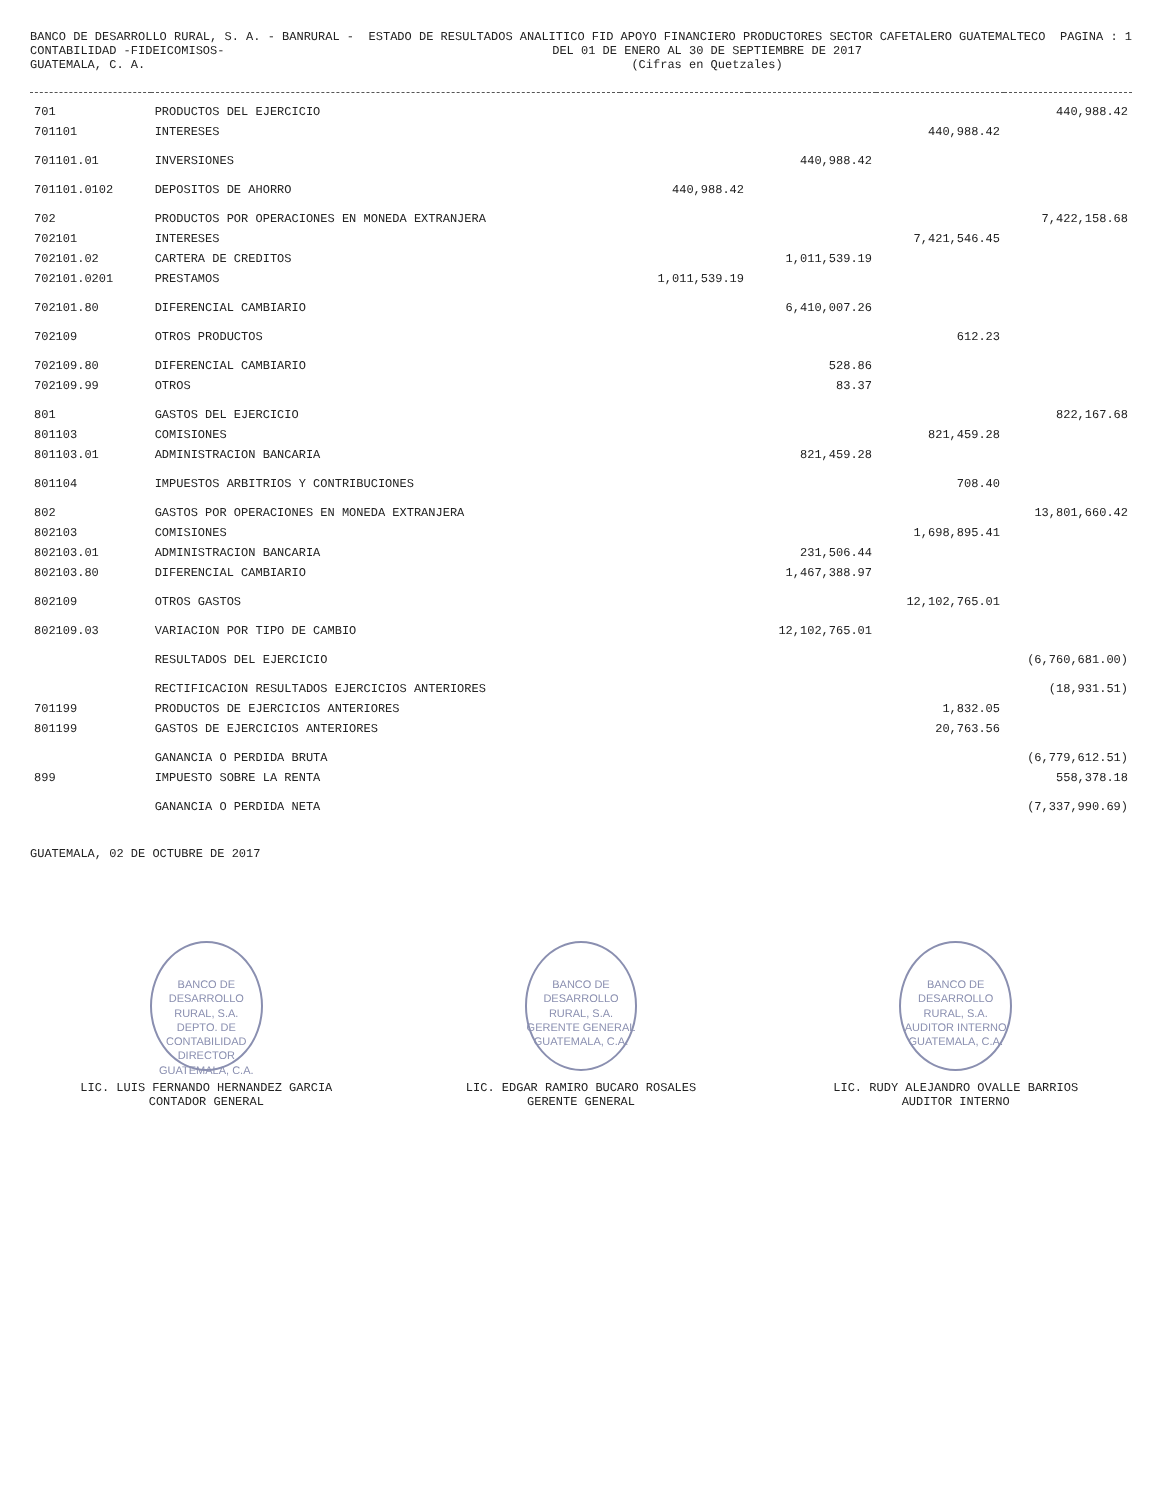BANCO DE DESARROLLO RURAL, S. A. - BANRURAL -
CONTABILIDAD -FIDEICOMISOS-
GUATEMALA, C. A.
ESTADO DE RESULTADOS ANALITICO FID APOYO FINANCIERO PRODUCTORES SECTOR CAFETALERO GUATEMALTECO
DEL 01 DE ENERO AL 30 DE SEPTIEMBRE DE 2017
(Cifras en Quetzales)
PAGINA : 1
| 701 | PRODUCTOS DEL EJERCICIO | | | | 440,988.42 |
| 701101 | INTERESES | | | 440,988.42 | |
| 701101.01 | INVERSIONES | | 440,988.42 | | |
| 701101.0102 | DEPOSITOS DE AHORRO | 440,988.42 | | | |
| 702 | PRODUCTOS POR OPERACIONES EN MONEDA EXTRANJERA | | | | 7,422,158.68 |
| 702101 | INTERESES | | | 7,421,546.45 | |
| 702101.02 | CARTERA DE CREDITOS | | 1,011,539.19 | | |
| 702101.0201 | PRESTAMOS | 1,011,539.19 | | | |
| 702101.80 | DIFERENCIAL CAMBIARIO | | 6,410,007.26 | | |
| 702109 | OTROS PRODUCTOS | | | 612.23 | |
| 702109.80 | DIFERENCIAL CAMBIARIO | | 528.86 | | |
| 702109.99 | OTROS | | 83.37 | | |
| 801 | GASTOS DEL EJERCICIO | | | | 822,167.68 |
| 801103 | COMISIONES | | | 821,459.28 | |
| 801103.01 | ADMINISTRACION BANCARIA | | 821,459.28 | | |
| 801104 | IMPUESTOS ARBITRIOS Y CONTRIBUCIONES | | | 708.40 | |
| 802 | GASTOS POR OPERACIONES EN MONEDA EXTRANJERA | | | | 13,801,660.42 |
| 802103 | COMISIONES | | | 1,698,895.41 | |
| 802103.01 | ADMINISTRACION BANCARIA | | 231,506.44 | | |
| 802103.80 | DIFERENCIAL CAMBIARIO | | 1,467,388.97 | | |
| 802109 | OTROS GASTOS | | | 12,102,765.01 | |
| 802109.03 | VARIACION POR TIPO DE CAMBIO | | 12,102,765.01 | | |
| | RESULTADOS DEL EJERCICIO | | | | (6,760,681.00) |
| | RECTIFICACION RESULTADOS EJERCICIOS ANTERIORES | | | | (18,931.51) |
| 701199 | PRODUCTOS DE EJERCICIOS ANTERIORES | | | 1,832.05 | |
| 801199 | GASTOS DE EJERCICIOS ANTERIORES | | | 20,763.56 | |
| | GANANCIA O PERDIDA BRUTA | | | | (6,779,612.51) |
| 899 | IMPUESTO SOBRE LA RENTA | | | | 558,378.18 |
| | GANANCIA O PERDIDA NETA | | | | (7,337,990.69) |
GUATEMALA, 02 DE OCTUBRE DE 2017
BANCO DE DESARROLLO RURAL, S.A.
DEPTO. DE CONTABILIDAD
DIRECTOR
GUATEMALA, C.A.
LIC. LUIS FERNANDO HERNANDEZ GARCIA
CONTADOR GENERAL
BANCO DE DESARROLLO RURAL, S.A.
GERENTE GENERAL
GUATEMALA, C.A.
LIC. EDGAR RAMIRO BUCARO ROSALES
GERENTE GENERAL
BANCO DE DESARROLLO RURAL, S.A.
AUDITOR INTERNO
GUATEMALA, C.A.
LIC. RUDY ALEJANDRO OVALLE BARRIOS
AUDITOR INTERNO